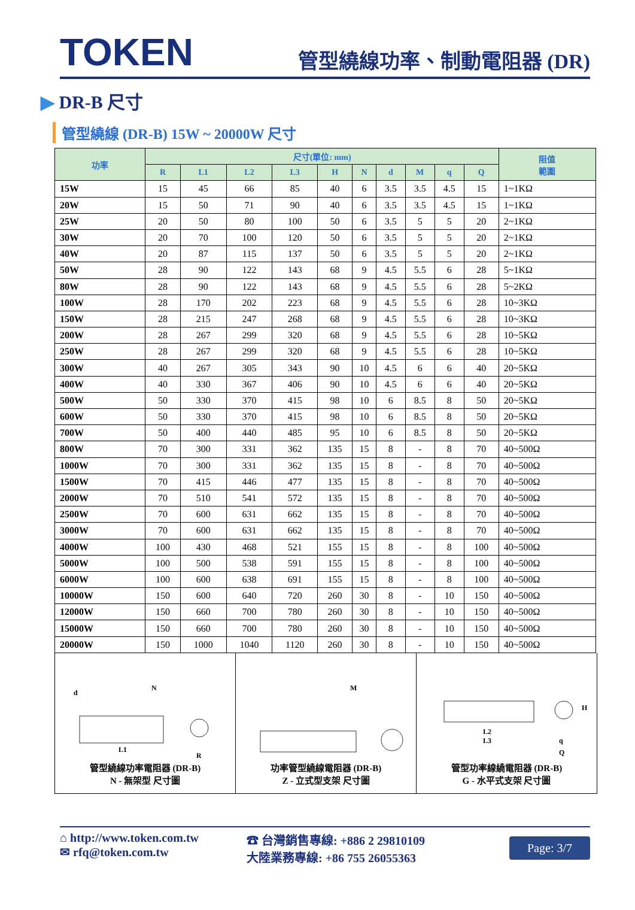TOKEN
管型繞線功率、制動電阻器 (DR)
▶ DR-B 尺寸
管型繞線 (DR-B) 15W ~ 20000W 尺寸
| 功率 | 尺寸(單位: mm) | | | | | | | | | | 阻值 範圍 |
| --- | --- | --- | --- | --- | --- | --- | --- | --- | --- | --- | --- |
| | R | L1 | L2 | L3 | H | N | d | M | q | Q | |
| 15W | 15 | 45 | 66 | 85 | 40 | 6 | 3.5 | 3.5 | 4.5 | 15 | 1~1KΩ |
| 20W | 15 | 50 | 71 | 90 | 40 | 6 | 3.5 | 3.5 | 4.5 | 15 | 1~1KΩ |
| 25W | 20 | 50 | 80 | 100 | 50 | 6 | 3.5 | 5 | 5 | 20 | 2~1KΩ |
| 30W | 20 | 70 | 100 | 120 | 50 | 6 | 3.5 | 5 | 5 | 20 | 2~1KΩ |
| 40W | 20 | 87 | 115 | 137 | 50 | 6 | 3.5 | 5 | 5 | 20 | 2~1KΩ |
| 50W | 28 | 90 | 122 | 143 | 68 | 9 | 4.5 | 5.5 | 6 | 28 | 5~1KΩ |
| 80W | 28 | 90 | 122 | 143 | 68 | 9 | 4.5 | 5.5 | 6 | 28 | 5~2KΩ |
| 100W | 28 | 170 | 202 | 223 | 68 | 9 | 4.5 | 5.5 | 6 | 28 | 10~3KΩ |
| 150W | 28 | 215 | 247 | 268 | 68 | 9 | 4.5 | 5.5 | 6 | 28 | 10~3KΩ |
| 200W | 28 | 267 | 299 | 320 | 68 | 9 | 4.5 | 5.5 | 6 | 28 | 10~5KΩ |
| 250W | 28 | 267 | 299 | 320 | 68 | 9 | 4.5 | 5.5 | 6 | 28 | 10~5KΩ |
| 300W | 40 | 267 | 305 | 343 | 90 | 10 | 4.5 | 6 | 6 | 40 | 20~5KΩ |
| 400W | 40 | 330 | 367 | 406 | 90 | 10 | 4.5 | 6 | 6 | 40 | 20~5KΩ |
| 500W | 50 | 330 | 370 | 415 | 98 | 10 | 6 | 8.5 | 8 | 50 | 20~5KΩ |
| 600W | 50 | 330 | 370 | 415 | 98 | 10 | 6 | 8.5 | 8 | 50 | 20~5KΩ |
| 700W | 50 | 400 | 440 | 485 | 95 | 10 | 6 | 8.5 | 8 | 50 | 20~5KΩ |
| 800W | 70 | 300 | 331 | 362 | 135 | 15 | 8 | - | 8 | 70 | 40~500Ω |
| 1000W | 70 | 300 | 331 | 362 | 135 | 15 | 8 | - | 8 | 70 | 40~500Ω |
| 1500W | 70 | 415 | 446 | 477 | 135 | 15 | 8 | - | 8 | 70 | 40~500Ω |
| 2000W | 70 | 510 | 541 | 572 | 135 | 15 | 8 | - | 8 | 70 | 40~500Ω |
| 2500W | 70 | 600 | 631 | 662 | 135 | 15 | 8 | - | 8 | 70 | 40~500Ω |
| 3000W | 70 | 600 | 631 | 662 | 135 | 15 | 8 | - | 8 | 70 | 40~500Ω |
| 4000W | 100 | 430 | 468 | 521 | 155 | 15 | 8 | - | 8 | 100 | 40~500Ω |
| 5000W | 100 | 500 | 538 | 591 | 155 | 15 | 8 | - | 8 | 100 | 40~500Ω |
| 6000W | 100 | 600 | 638 | 691 | 155 | 15 | 8 | - | 8 | 100 | 40~500Ω |
| 10000W | 150 | 600 | 640 | 720 | 260 | 30 | 8 | - | 10 | 150 | 40~500Ω |
| 12000W | 150 | 660 | 700 | 780 | 260 | 30 | 8 | - | 10 | 150 | 40~500Ω |
| 15000W | 150 | 660 | 700 | 780 | 260 | 30 | 8 | - | 10 | 150 | 40~500Ω |
| 20000W | 150 | 1000 | 1040 | 1120 | 260 | 30 | 8 | - | 10 | 150 | 40~500Ω |
d
N
L1
R
管型繞線功率電阻器 (DR-B)
N - 無架型 尺寸圖
M
功率管型繞線電阻器 (DR-B)
Z - 立式型支架 尺寸圖
L2
L3
H
q
Q
管型功率線繞電阻器 (DR-B)
G - 水平式支架 尺寸圖
⌂ http://www.token.com.tw
✉ rfq@token.com.tw
☎ 台灣銷售專線: +886 2 29810109
大陸業務專線: +86 755 26055363
Page: 3/7